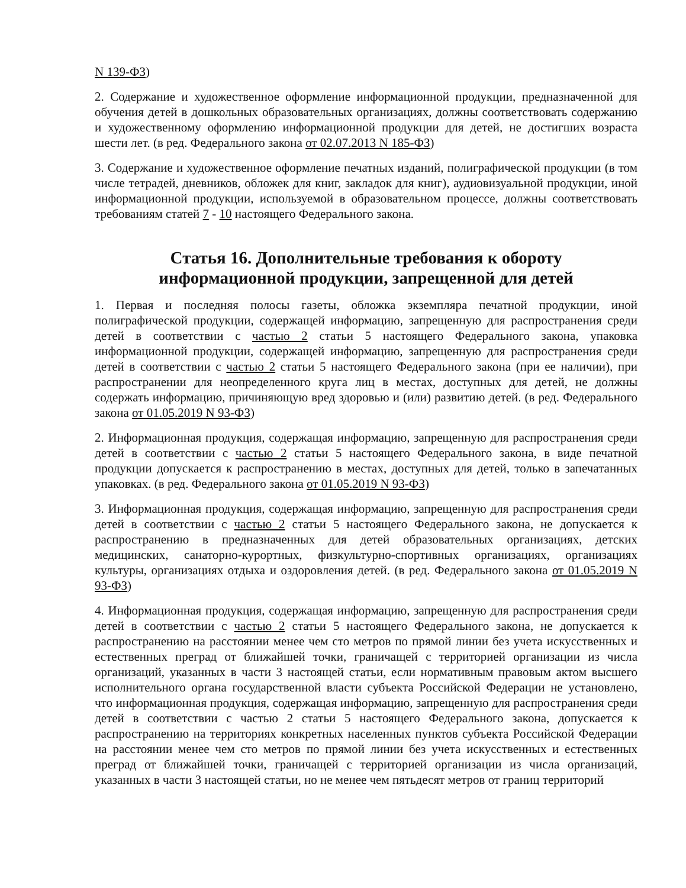N 139-ФЗ)
2. Содержание и художественное оформление информационной продукции, предназначенной для обучения детей в дошкольных образовательных организациях, должны соответствовать содержанию и художественному оформлению информационной продукции для детей, не достигших возраста шести лет. (в ред. Федерального закона от 02.07.2013 N 185-ФЗ)
3. Содержание и художественное оформление печатных изданий, полиграфической продукции (в том числе тетрадей, дневников, обложек для книг, закладок для книг), аудиовизуальной продукции, иной информационной продукции, используемой в образовательном процессе, должны соответствовать требованиям статей 7 - 10 настоящего Федерального закона.
Статья 16. Дополнительные требования к обороту
информационной продукции, запрещенной для детей
1. Первая и последняя полосы газеты, обложка экземпляра печатной продукции, иной полиграфической продукции, содержащей информацию, запрещенную для распространения среди детей в соответствии с частью 2 статьи 5 настоящего Федерального закона, упаковка информационной продукции, содержащей информацию, запрещенную для распространения среди детей в соответствии с частью 2 статьи 5 настоящего Федерального закона (при ее наличии), при распространении для неопределенного круга лиц в местах, доступных для детей, не должны содержать информацию, причиняющую вред здоровью и (или) развитию детей. (в ред. Федерального закона от 01.05.2019 N 93-ФЗ)
2. Информационная продукция, содержащая информацию, запрещенную для распространения среди детей в соответствии с частью 2 статьи 5 настоящего Федерального закона, в виде печатной продукции допускается к распространению в местах, доступных для детей, только в запечатанных упаковках. (в ред. Федерального закона от 01.05.2019 N 93-ФЗ)
3. Информационная продукция, содержащая информацию, запрещенную для распространения среди детей в соответствии с частью 2 статьи 5 настоящего Федерального закона, не допускается к распространению в предназначенных для детей образовательных организациях, детских медицинских, санаторно-курортных, физкультурно-спортивных организациях, организациях культуры, организациях отдыха и оздоровления детей. (в ред. Федерального закона от 01.05.2019 N 93-ФЗ)
4. Информационная продукция, содержащая информацию, запрещенную для распространения среди детей в соответствии с частью 2 статьи 5 настоящего Федерального закона, не допускается к распространению на расстоянии менее чем сто метров по прямой линии без учета искусственных и естественных преград от ближайшей точки, граничащей с территорией организации из числа организаций, указанных в части 3 настоящей статьи, если нормативным правовым актом высшего исполнительного органа государственной власти субъекта Российской Федерации не установлено, что информационная продукция, содержащая информацию, запрещенную для распространения среди детей в соответствии с частью 2 статьи 5 настоящего Федерального закона, допускается к распространению на территориях конкретных населенных пунктов субъекта Российской Федерации на расстоянии менее чем сто метров по прямой линии без учета искусственных и естественных преград от ближайшей точки, граничащей с территорией организации из числа организаций, указанных в части 3 настоящей статьи, но не менее чем пятьдесят метров от границ территорий